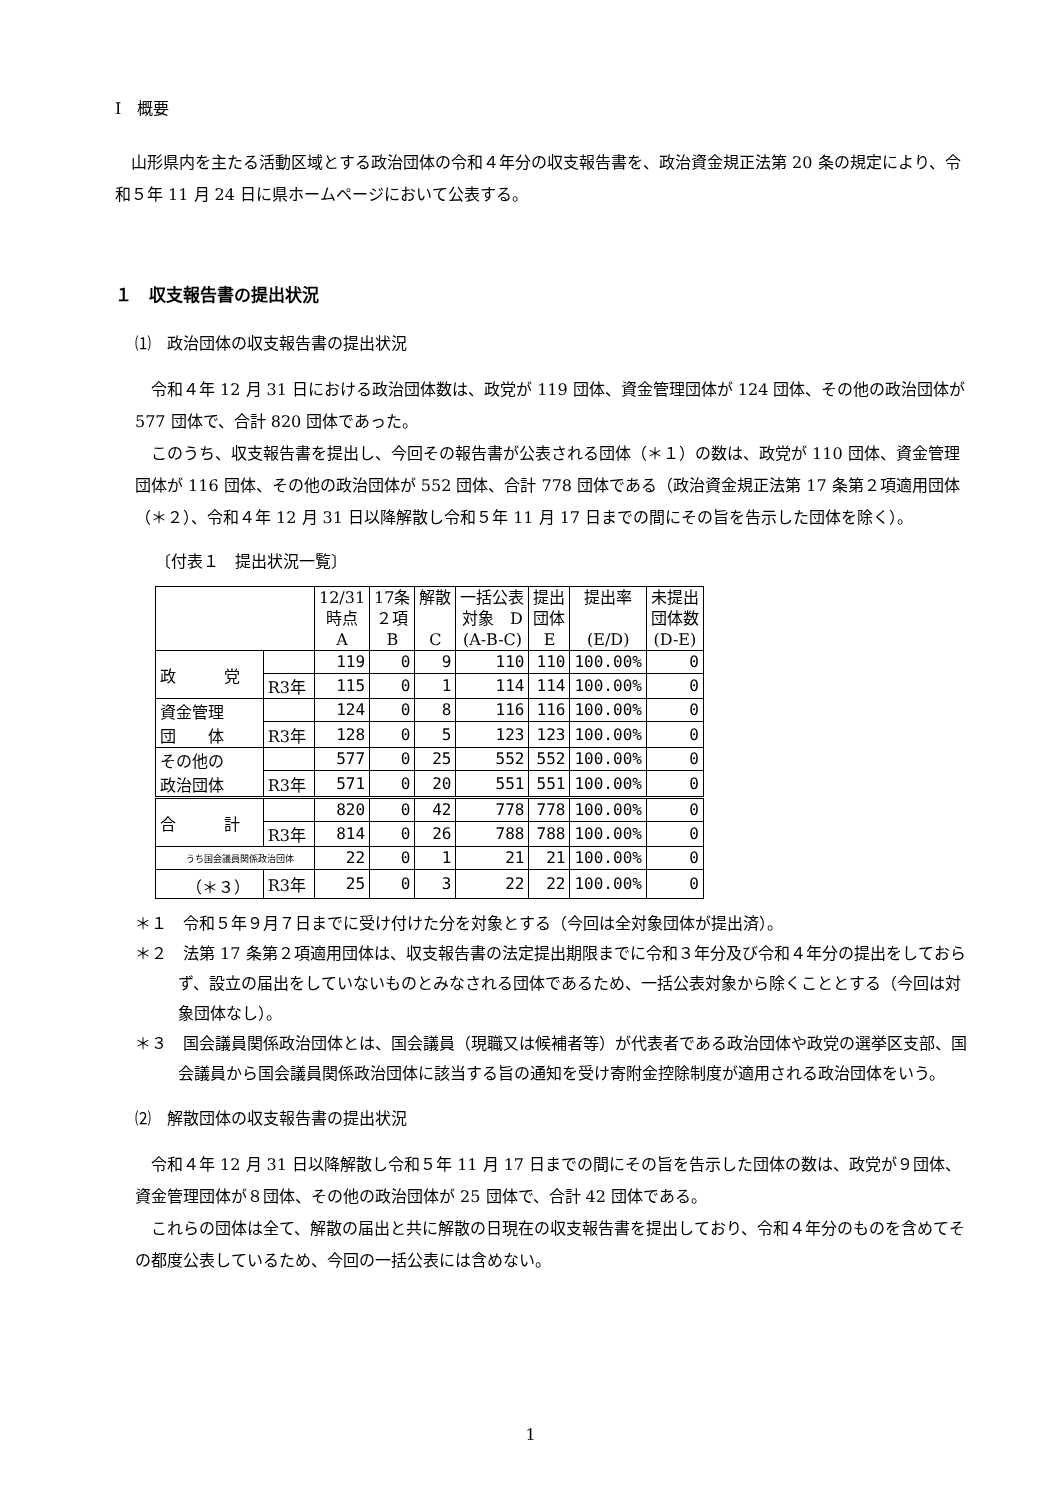Ⅰ　概要
山形県内を主たる活動区域とする政治団体の令和４年分の収支報告書を、政治資金規正法第 20 条の規定により、令和５年 11 月 24 日に県ホームページにおいて公表する。
１　収支報告書の提出状況
⑴　政治団体の収支報告書の提出状況
令和４年 12 月 31 日における政治団体数は、政党が 119 団体、資金管理団体が 124 団体、その他の政治団体が 577 団体で、合計 820 団体であった。
このうち、収支報告書を提出し、今回その報告書が公表される団体（＊１）の数は、政党が 110 団体、資金管理団体が 116 団体、その他の政治団体が 552 団体、合計 778 団体である（政治資金規正法第 17 条第２項適用団体（＊２）、令和４年 12 月 31 日以降解散し令和５年 11 月 17 日までの間にその旨を告示した団体を除く）。
〔付表１　提出状況一覧〕
| | | 12/31 時点 A | 17条 ２項 B | 解散 C | 一括公表 対象 D (A-B-C) | 提出 団体 E | 提出率 (E/D) | 未提出 団体数 (D-E) |
| --- | --- | --- | --- | --- | --- | --- | --- | --- |
| 政 党 | | 119 | 0 | 9 | 110 | 110 | 100.00% | 0 |
| | R3年 | 115 | 0 | 1 | 114 | 114 | 100.00% | 0 |
| 資金管理 団 体 | | 124 | 0 | 8 | 116 | 116 | 100.00% | 0 |
| | R3年 | 128 | 0 | 5 | 123 | 123 | 100.00% | 0 |
| その他の 政治団体 | | 577 | 0 | 25 | 552 | 552 | 100.00% | 0 |
| | R3年 | 571 | 0 | 20 | 551 | 551 | 100.00% | 0 |
| 合 計 | | 820 | 0 | 42 | 778 | 778 | 100.00% | 0 |
| | R3年 | 814 | 0 | 26 | 788 | 788 | 100.00% | 0 |
| うち国会議員関係政治団体 | | 22 | 0 | 1 | 21 | 21 | 100.00% | 0 |
| （＊３） | R3年 | 25 | 0 | 3 | 22 | 22 | 100.00% | 0 |
＊１　令和５年９月７日までに受け付けた分を対象とする（今回は全対象団体が提出済）。
＊２　法第 17 条第２項適用団体は、収支報告書の法定提出期限までに令和３年分及び令和４年分の提出をしておらず、設立の届出をしていないものとみなされる団体であるため、一括公表対象から除くこととする（今回は対象団体なし）。
＊３　国会議員関係政治団体とは、国会議員（現職又は候補者等）が代表者である政治団体や政党の選挙区支部、国会議員から国会議員関係政治団体に該当する旨の通知を受け寄附金控除制度が適用される政治団体をいう。
⑵　解散団体の収支報告書の提出状況
令和４年 12 月 31 日以降解散し令和５年 11 月 17 日までの間にその旨を告示した団体の数は、政党が９団体、資金管理団体が８団体、その他の政治団体が 25 団体で、合計 42 団体である。
これらの団体は全て、解散の届出と共に解散の日現在の収支報告書を提出しており、令和４年分のものを含めてその都度公表しているため、今回の一括公表には含めない。
1